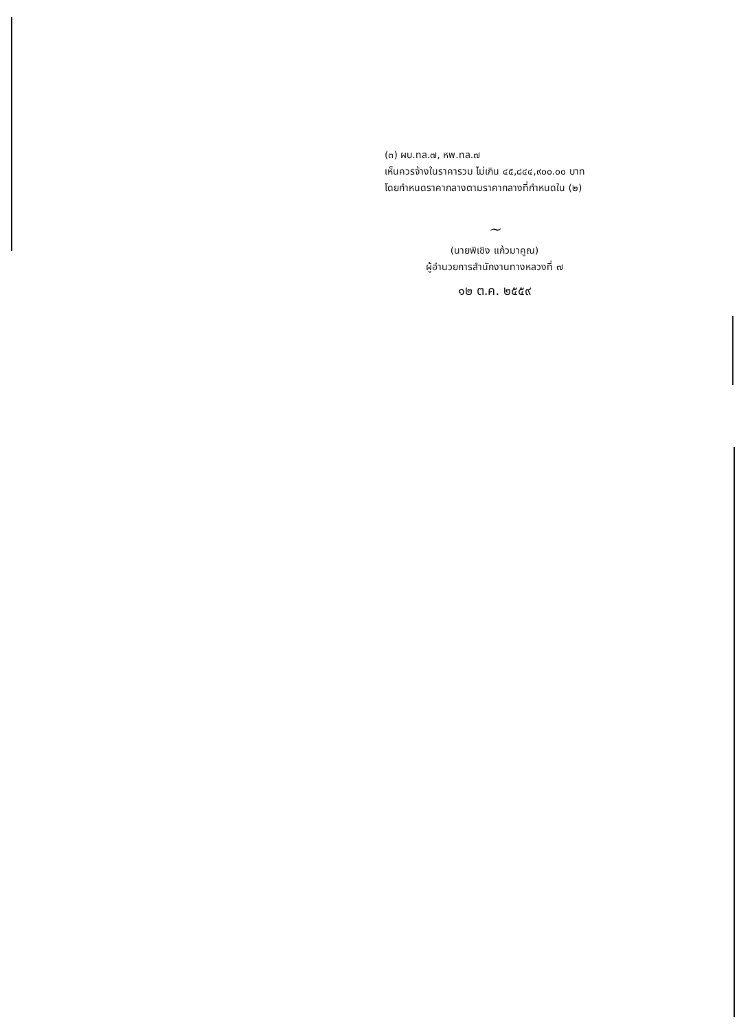(๓) ผบ.ทล.๗, หพ.ทล.๗
เห็นควรจ้างในราคารวม ไม่เกิน ๔๕,๘๔๔,๙๐๐.๐๐ บาท
โดยกำหนดราคากลางตามราคากลางที่กำหนดใน (๒)
~
(นายพิเชิง แก้วมาคูณ)
ผู้อำนวยการสำนักงานทางหลวงที่ ๗
๑๒ ต.ค. ๒๕๕๙